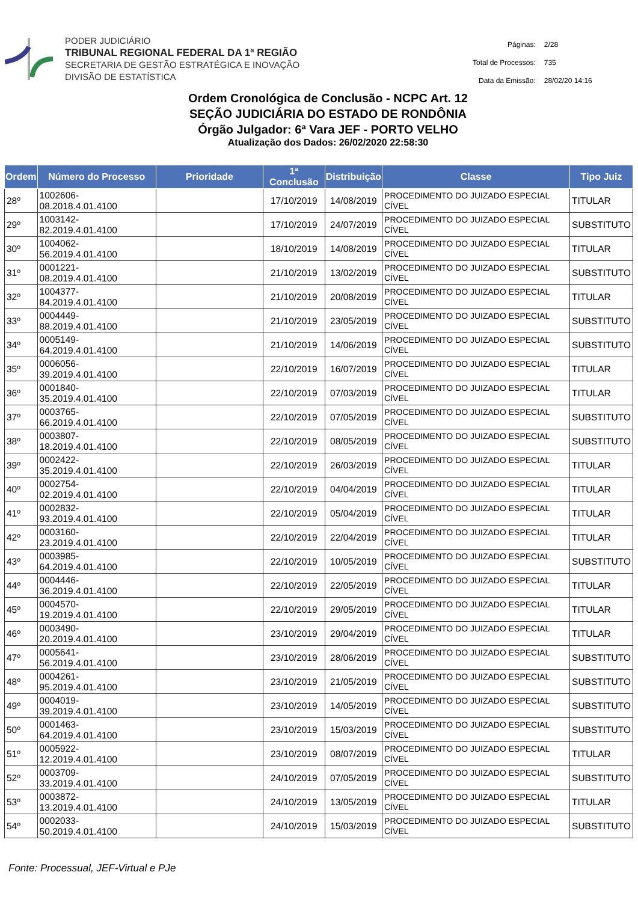PODER JUDICIÁRIO
TRIBUNAL REGIONAL FEDERAL DA 1ª REGIÃO
SECRETARIA DE GESTÃO ESTRATÉGICA E INOVAÇÃO
DIVISÃO DE ESTATÍSTICA
| Páginas: | 2/28 |
| Total de Processos: | 735 |
| Data da Emissão: | 28/02/20 14:16 |
Ordem Cronológica de Conclusão - NCPC Art. 12
SEÇÃO JUDICIÁRIA DO ESTADO DE RONDÔNIA
Órgão Julgador: 6ª Vara JEF - PORTO VELHO
Atualização dos Dados: 26/02/2020 22:58:30
| Ordem | Número do Processo | Prioridade | 1ª Conclusão | Distribuição | Classe | Tipo Juiz |
| --- | --- | --- | --- | --- | --- | --- |
| 28º | 1002606-08.2018.4.01.4100 | | 17/10/2019 | 14/08/2019 | PROCEDIMENTO DO JUIZADO ESPECIAL CÍVEL | TITULAR |
| 29º | 1003142-82.2019.4.01.4100 | | 17/10/2019 | 24/07/2019 | PROCEDIMENTO DO JUIZADO ESPECIAL CÍVEL | SUBSTITUTO |
| 30º | 1004062-56.2019.4.01.4100 | | 18/10/2019 | 14/08/2019 | PROCEDIMENTO DO JUIZADO ESPECIAL CÍVEL | TITULAR |
| 31º | 0001221-08.2019.4.01.4100 | | 21/10/2019 | 13/02/2019 | PROCEDIMENTO DO JUIZADO ESPECIAL CÍVEL | SUBSTITUTO |
| 32º | 1004377-84.2019.4.01.4100 | | 21/10/2019 | 20/08/2019 | PROCEDIMENTO DO JUIZADO ESPECIAL CÍVEL | TITULAR |
| 33º | 0004449-88.2019.4.01.4100 | | 21/10/2019 | 23/05/2019 | PROCEDIMENTO DO JUIZADO ESPECIAL CÍVEL | SUBSTITUTO |
| 34º | 0005149-64.2019.4.01.4100 | | 21/10/2019 | 14/06/2019 | PROCEDIMENTO DO JUIZADO ESPECIAL CÍVEL | SUBSTITUTO |
| 35º | 0006056-39.2019.4.01.4100 | | 22/10/2019 | 16/07/2019 | PROCEDIMENTO DO JUIZADO ESPECIAL CÍVEL | TITULAR |
| 36º | 0001840-35.2019.4.01.4100 | | 22/10/2019 | 07/03/2019 | PROCEDIMENTO DO JUIZADO ESPECIAL CÍVEL | TITULAR |
| 37º | 0003765-66.2019.4.01.4100 | | 22/10/2019 | 07/05/2019 | PROCEDIMENTO DO JUIZADO ESPECIAL CÍVEL | SUBSTITUTO |
| 38º | 0003807-18.2019.4.01.4100 | | 22/10/2019 | 08/05/2019 | PROCEDIMENTO DO JUIZADO ESPECIAL CÍVEL | SUBSTITUTO |
| 39º | 0002422-35.2019.4.01.4100 | | 22/10/2019 | 26/03/2019 | PROCEDIMENTO DO JUIZADO ESPECIAL CÍVEL | TITULAR |
| 40º | 0002754-02.2019.4.01.4100 | | 22/10/2019 | 04/04/2019 | PROCEDIMENTO DO JUIZADO ESPECIAL CÍVEL | TITULAR |
| 41º | 0002832-93.2019.4.01.4100 | | 22/10/2019 | 05/04/2019 | PROCEDIMENTO DO JUIZADO ESPECIAL CÍVEL | TITULAR |
| 42º | 0003160-23.2019.4.01.4100 | | 22/10/2019 | 22/04/2019 | PROCEDIMENTO DO JUIZADO ESPECIAL CÍVEL | TITULAR |
| 43º | 0003985-64.2019.4.01.4100 | | 22/10/2019 | 10/05/2019 | PROCEDIMENTO DO JUIZADO ESPECIAL CÍVEL | SUBSTITUTO |
| 44º | 0004446-36.2019.4.01.4100 | | 22/10/2019 | 22/05/2019 | PROCEDIMENTO DO JUIZADO ESPECIAL CÍVEL | TITULAR |
| 45º | 0004570-19.2019.4.01.4100 | | 22/10/2019 | 29/05/2019 | PROCEDIMENTO DO JUIZADO ESPECIAL CÍVEL | TITULAR |
| 46º | 0003490-20.2019.4.01.4100 | | 23/10/2019 | 29/04/2019 | PROCEDIMENTO DO JUIZADO ESPECIAL CÍVEL | TITULAR |
| 47º | 0005641-56.2019.4.01.4100 | | 23/10/2019 | 28/06/2019 | PROCEDIMENTO DO JUIZADO ESPECIAL CÍVEL | SUBSTITUTO |
| 48º | 0004261-95.2019.4.01.4100 | | 23/10/2019 | 21/05/2019 | PROCEDIMENTO DO JUIZADO ESPECIAL CÍVEL | SUBSTITUTO |
| 49º | 0004019-39.2019.4.01.4100 | | 23/10/2019 | 14/05/2019 | PROCEDIMENTO DO JUIZADO ESPECIAL CÍVEL | SUBSTITUTO |
| 50º | 0001463-64.2019.4.01.4100 | | 23/10/2019 | 15/03/2019 | PROCEDIMENTO DO JUIZADO ESPECIAL CÍVEL | SUBSTITUTO |
| 51º | 0005922-12.2019.4.01.4100 | | 23/10/2019 | 08/07/2019 | PROCEDIMENTO DO JUIZADO ESPECIAL CÍVEL | TITULAR |
| 52º | 0003709-33.2019.4.01.4100 | | 24/10/2019 | 07/05/2019 | PROCEDIMENTO DO JUIZADO ESPECIAL CÍVEL | SUBSTITUTO |
| 53º | 0003872-13.2019.4.01.4100 | | 24/10/2019 | 13/05/2019 | PROCEDIMENTO DO JUIZADO ESPECIAL CÍVEL | TITULAR |
| 54º | 0002033-50.2019.4.01.4100 | | 24/10/2019 | 15/03/2019 | PROCEDIMENTO DO JUIZADO ESPECIAL CÍVEL | SUBSTITUTO |
Fonte: Processual, JEF-Virtual e PJe